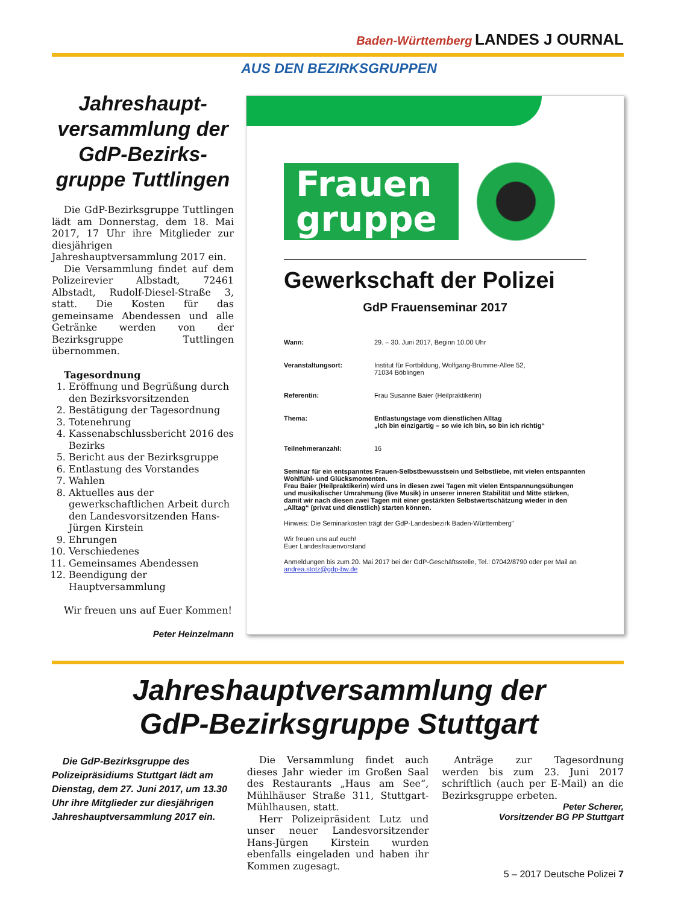Baden-Württemberg LANDES J OURNAL
AUS DEN BEZIRKSGRUPPEN
Jahreshaupt-versammlung der GdP-Bezirks-gruppe Tuttlingen
Die GdP-Bezirksgruppe Tuttlingen lädt am Donnerstag, dem 18. Mai 2017, 17 Uhr ihre Mitglieder zur diesjährigen Jahreshauptversammlung 2017 ein.
Die Versammlung findet auf dem Polizeirevier Albstadt, 72461 Albstadt, Rudolf-Diesel-Straße 3, statt. Die Kosten für das gemeinsame Abendessen und alle Getränke werden von der Bezirksgruppe Tuttlingen übernommen.
Tagesordnung
1. Eröffnung und Begrüßung durch den Bezirksvorsitzenden
2. Bestätigung der Tagesordnung
3. Totenehrung
4. Kassenabschlussbericht 2016 des Bezirks
5. Bericht aus der Bezirksgruppe
6. Entlastung des Vorstandes
7. Wahlen
8. Aktuelles aus der gewerkschaftlichen Arbeit durch den Landesvorsitzenden Hans-Jürgen Kirstein
9. Ehrungen
10. Verschiedenes
11. Gemeinsames Abendessen
12. Beendigung der Hauptversammlung
Wir freuen uns auf Euer Kommen!
Peter Heinzelmann
Frauen
gruppe
Gewerkschaft der Polizei
GdP Frauenseminar 2017
Wann: 29. – 30. Juni 2017, Beginn 10.00 Uhr
Veranstaltungsort: Institut für Fortbildung, Wolfgang-Brumme-Allee 52,
71034 Böblingen
Referentin: Frau Susanne Baier (Heilpraktikerin)
Thema: Entlastungstage vom dienstlichen Alltag
„Ich bin einzigartig – so wie ich bin, so bin ich richtig“
Teilnehmeranzahl: 16
Seminar für ein entspanntes Frauen-Selbstbewusstsein und Selbstliebe, mit vielen entspannten Wohlfühl- und Glücksmomenten.
Frau Baier (Heilpraktikerin) wird uns in diesen zwei Tagen mit vielen Entspannungsübungen und musikalischer Umrahmung (live Musik) in unserer inneren Stabilität und Mitte stärken, damit wir nach diesen zwei Tagen mit einer gestärkten Selbstwertschätzung wieder in den „Alltag“ (privat und dienstlich) starten können.
Hinweis: Die Seminarkosten trägt der GdP-Landesbezirk Baden-Württemberg"
Wir freuen uns auf euch!
Euer Landesfrauenvorstand
Anmeldungen bis zum 20. Mai 2017 bei der GdP-Geschäftsstelle, Tel.: 07042/8790 oder per Mail an andrea.stotz@gdp-bw.de
Jahreshauptversammlung der
GdP-Bezirksgruppe Stuttgart
Die GdP-Bezirksgruppe des Polizeipräsidiums Stuttgart lädt am Dienstag, dem 27. Juni 2017, um 13.30 Uhr ihre Mitglieder zur diesjährigen Jahreshauptversammlung 2017 ein.
Die Versammlung findet auch dieses Jahr wieder im Großen Saal des Restaurants „Haus am See“, Mühlhäuser Straße 311, Stuttgart-Mühlhausen, statt.
Herr Polizeipräsident Lutz und unser neuer Landesvorsitzender Hans-Jürgen Kirstein wurden ebenfalls eingeladen und haben ihr Kommen zugesagt.
Anträge zur Tagesordnung werden bis zum 23. Juni 2017 schriftlich (auch per E-Mail) an die Bezirksgruppe erbeten.
Peter Scherer,
Vorsitzender BG PP Stuttgart
5 – 2017 Deutsche Polizei 7